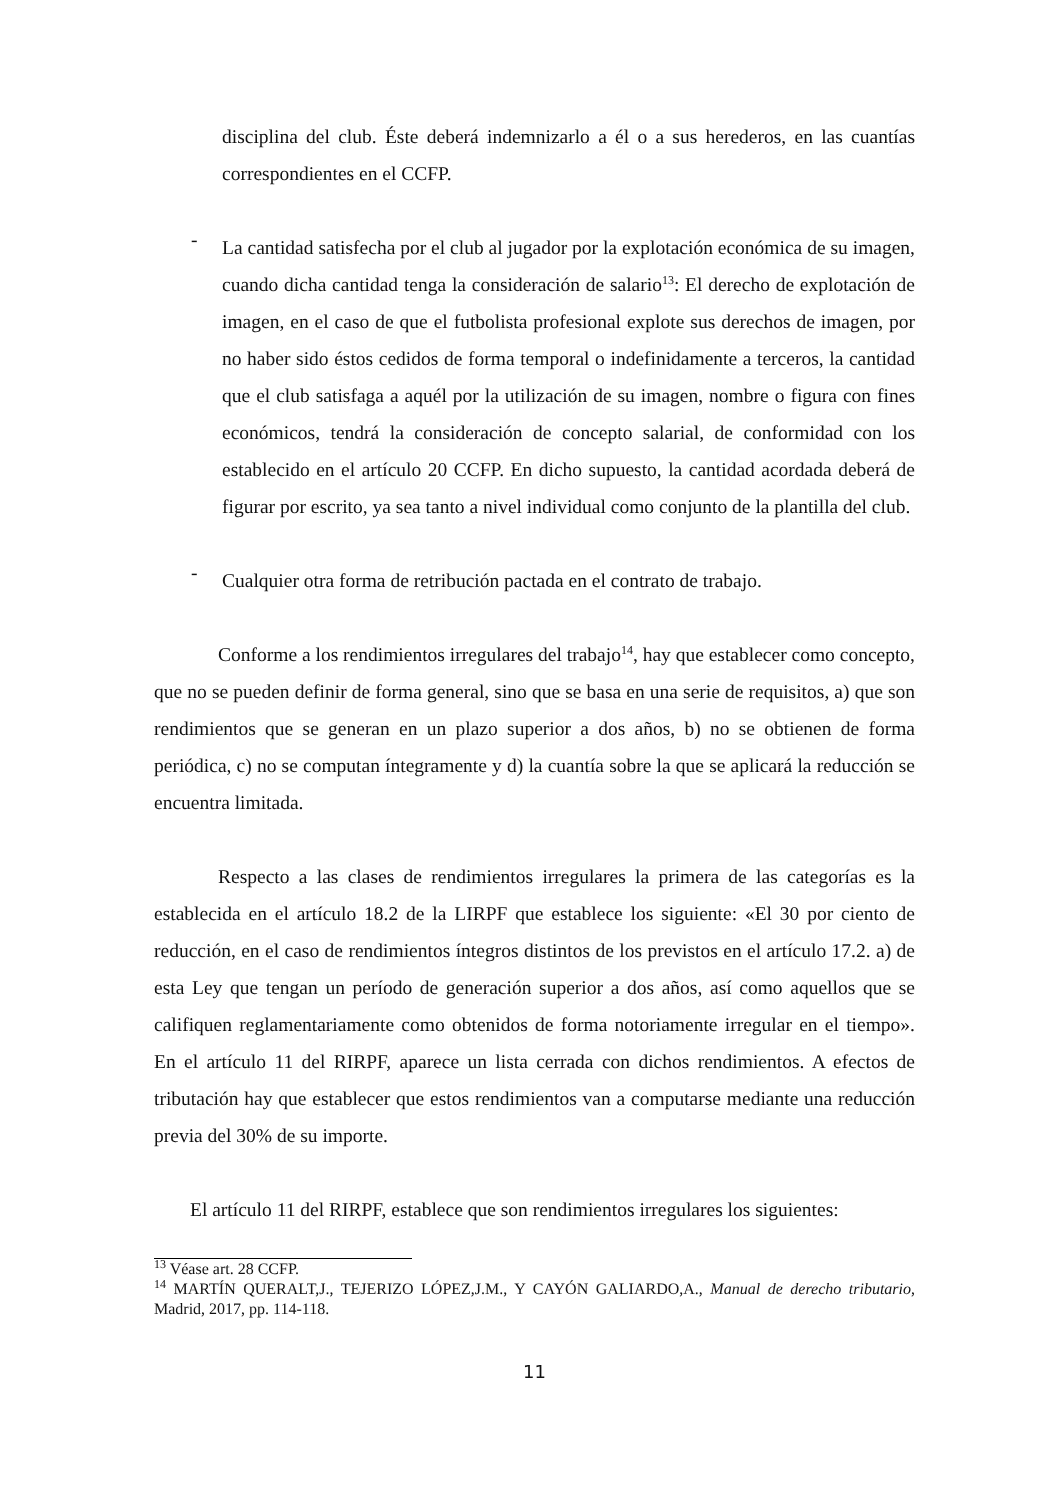disciplina del club. Éste deberá indemnizarlo a él o a sus herederos, en las cuantías correspondientes en el CCFP.
-
La cantidad satisfecha por el club al jugador por la explotación económica de su imagen, cuando dicha cantidad tenga la consideración de salario<sup>13</sup>: El derecho de explotación de imagen, en el caso de que el futbolista profesional explote sus derechos de imagen, por no haber sido éstos cedidos de forma temporal o indefinidamente a terceros, la cantidad que el club satisfaga a aquél por la utilización de su imagen, nombre o figura con fines económicos, tendrá la consideración de concepto salarial, de conformidad con los establecido en el artículo 20 CCFP. En dicho supuesto, la cantidad acordada deberá de figurar por escrito, ya sea tanto a nivel individual como conjunto de la plantilla del club.
-
Cualquier otra forma de retribución pactada en el contrato de trabajo.
Conforme a los rendimientos irregulares del trabajo<sup>14</sup>, hay que establecer como concepto, que no se pueden definir de forma general, sino que se basa en una serie de requisitos, a) que son rendimientos que se generan en un plazo superior a dos años, b) no se obtienen de forma periódica, c) no se computan íntegramente y d) la cuantía sobre la que se aplicará la reducción se encuentra limitada.
Respecto a las clases de rendimientos irregulares la primera de las categorías es la establecida en el artículo 18.2 de la LIRPF que establece los siguiente: «El 30 por ciento de reducción, en el caso de rendimientos íntegros distintos de los previstos en el artículo 17.2. a) de esta Ley que tengan un período de generación superior a dos años, así como aquellos que se califiquen reglamentariamente como obtenidos de forma notoriamente irregular en el tiempo». En el artículo 11 del RIRPF, aparece un lista cerrada con dichos rendimientos. A efectos de tributación hay que establecer que estos rendimientos van a computarse mediante una reducción previa del 30% de su importe.
El artículo 11 del RIRPF, establece que son rendimientos irregulares los siguientes:
<sup>13</sup> Véase art. 28 CCFP.
<sup>14</sup> MARTÍN QUERALT,J., TEJERIZO LÓPEZ,J.M., Y CAYÓN GALIARDO,A., Manual de derecho tributario, Madrid, 2017, pp. 114-118.
11